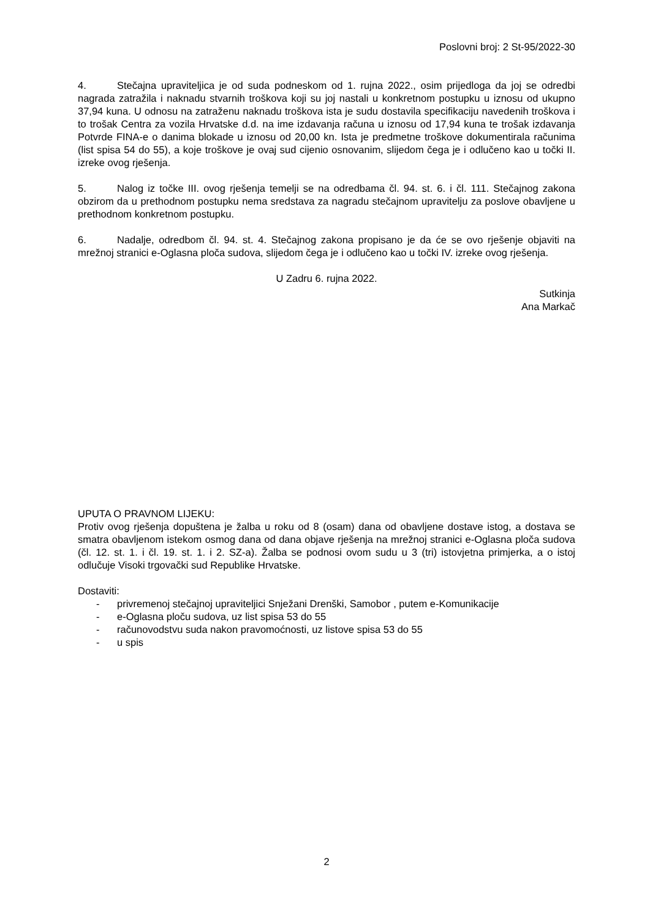Poslovni broj: 2 St-95/2022-30
4. Stečajna upraviteljica je od suda podneskom od 1. rujna 2022., osim prijedloga da joj se odredbi nagrada zatražila i naknadu stvarnih troškova koji su joj nastali u konkretnom postupku u iznosu od ukupno 37,94 kuna. U odnosu na zatraženu naknadu troškova ista je sudu dostavila specifikaciju navedenih troškova i to trošak Centra za vozila Hrvatske d.d. na ime izdavanja računa u iznosu od 17,94 kuna te trošak izdavanja Potvrde FINA-e o danima blokade u iznosu od 20,00 kn. Ista je predmetne troškove dokumentirala računima (list spisa 54 do 55), a koje troškove je ovaj sud cijenio osnovanim, slijedom čega je i odlučeno kao u točki II. izreke ovog rješenja.
5. Nalog iz točke III. ovog rješenja temelji se na odredbama čl. 94. st. 6. i čl. 111. Stečajnog zakona obzirom da u prethodnom postupku nema sredstava za nagradu stečajnom upravitelju za poslove obavljene u prethodnom konkretnom postupku.
6. Nadalje, odredbom čl. 94. st. 4. Stečajnog zakona propisano je da će se ovo rješenje objaviti na mrežnoj stranici e-Oglasna ploča sudova, slijedom čega je i odlučeno kao u točki IV. izreke ovog rješenja.
U Zadru 6. rujna 2022.
Sutkinja
Ana Markač
UPUTA O PRAVNOM LIJEKU:
Protiv ovog rješenja dopuštena je žalba u roku od 8 (osam) dana od obavljene dostave istog, a dostava se smatra obavljenom istekom osmog dana od dana objave rješenja na mrežnoj stranici e-Oglasna ploča sudova (čl. 12. st. 1. i čl. 19. st. 1. i 2. SZ-a). Žalba se podnosi ovom sudu u 3 (tri) istovjetna primjerka, a o istoj odlučuje Visoki trgovački sud Republike Hrvatske.
Dostaviti:
- privremenoj stečajnoj upraviteljici Snježani Drenški, Samobor , putem e-Komunikacije
- e-Oglasna ploču sudova, uz list spisa 53 do 55
- računovodstvu suda nakon pravomoćnosti, uz listove spisa 53 do 55
- u spis
2